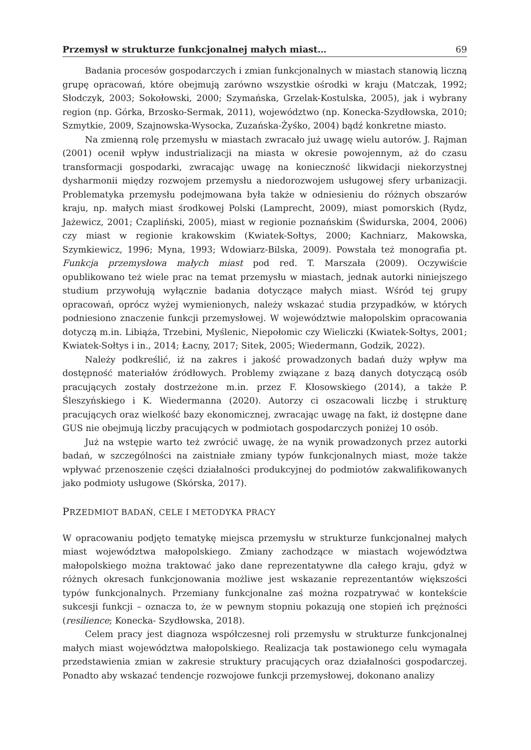Przemysł w strukturze funkcjonalnej małych miast… 69
Badania procesów gospodarczych i zmian funkcjonalnych w miastach stanowią liczną grupę opracowań, które obejmują zarówno wszystkie ośrodki w kraju (Matczak, 1992; Słodczyk, 2003; Sokołowski, 2000; Szymańska, Grzelak-Kostulska, 2005), jak i wybrany region (np. Górka, Brzosko-Sermak, 2011), województwo (np. Konecka-Szydłowska, 2010; Szmytkie, 2009, Szajnowska-Wysocka, Zuzańska-Żyśko, 2004) bądź konkretne miasto.
Na zmienną rolę przemysłu w miastach zwracało już uwagę wielu autorów. J. Rajman (2001) ocenił wpływ industrializacji na miasta w okresie powojennym, aż do czasu transformacji gospodarki, zwracając uwagę na konieczność likwidacji niekorzystnej dysharmonii między rozwojem przemysłu a niedorozwojem usługowej sfery urbanizacji. Problematyka przemysłu podejmowana była także w odniesieniu do różnych obszarów kraju, np. małych miast środkowej Polski (Lamprecht, 2009), miast pomorskich (Rydz, Jażewicz, 2001; Czapliński, 2005), miast w regionie poznańskim (Świdurska, 2004, 2006) czy miast w regionie krakowskim (Kwiatek-Sołtys, 2000; Kachniarz, Makowska, Szymkiewicz, 1996; Myna, 1993; Wdowiarz-Bilska, 2009). Powstała też monografia pt. Funkcja przemysłowa małych miast pod red. T. Marszała (2009). Oczywiście opublikowano też wiele prac na temat przemysłu w miastach, jednak autorki niniejszego studium przywołują wyłącznie badania dotyczące małych miast. Wśród tej grupy opracowań, oprócz wyżej wymienionych, należy wskazać studia przypadków, w których podniesiono znaczenie funkcji przemysłowej. W województwie małopolskim opracowania dotyczą m.in. Libiąża, Trzebini, Myślenic, Niepołomic czy Wieliczki (Kwiatek-Sołtys, 2001; Kwiatek-Sołtys i in., 2014; Łacny, 2017; Sitek, 2005; Wiedermann, Godzik, 2022).
Należy podkreślić, iż na zakres i jakość prowadzonych badań duży wpływ ma dostępność materiałów źródłowych. Problemy związane z bazą danych dotyczącą osób pracujących zostały dostrzeżone m.in. przez F. Kłosowskiego (2014), a także P. Śleszyńskiego i K. Wiedermanna (2020). Autorzy ci oszacowali liczbę i strukturę pracujących oraz wielkość bazy ekonomicznej, zwracając uwagę na fakt, iż dostępne dane GUS nie obejmują liczby pracujących w podmiotach gospodarczych poniżej 10 osób.
Już na wstępie warto też zwrócić uwagę, że na wynik prowadzonych przez autorki badań, w szczególności na zaistniałe zmiany typów funkcjonalnych miast, może także wpływać przenoszenie części działalności produkcyjnej do podmiotów zakwalifikowanych jako podmioty usługowe (Skórska, 2017).
PRZEDMIOT BADAŃ, CELE I METODYKA PRACY
W opracowaniu podjęto tematykę miejsca przemysłu w strukturze funkcjonalnej małych miast województwa małopolskiego. Zmiany zachodzące w miastach województwa małopolskiego można traktować jako dane reprezentatywne dla całego kraju, gdyż w różnych okresach funkcjonowania możliwe jest wskazanie reprezentantów większości typów funkcjonalnych. Przemiany funkcjonalne zaś można rozpatrywać w kontekście sukcesji funkcji – oznacza to, że w pewnym stopniu pokazują one stopień ich prężności (resilience; Konecka- Szydłowska, 2018).
Celem pracy jest diagnoza współczesnej roli przemysłu w strukturze funkcjonalnej małych miast województwa małopolskiego. Realizacja tak postawionego celu wymagała przedstawienia zmian w zakresie struktury pracujących oraz działalności gospodarczej. Ponadto aby wskazać tendencje rozwojowe funkcji przemysłowej, dokonano analizy